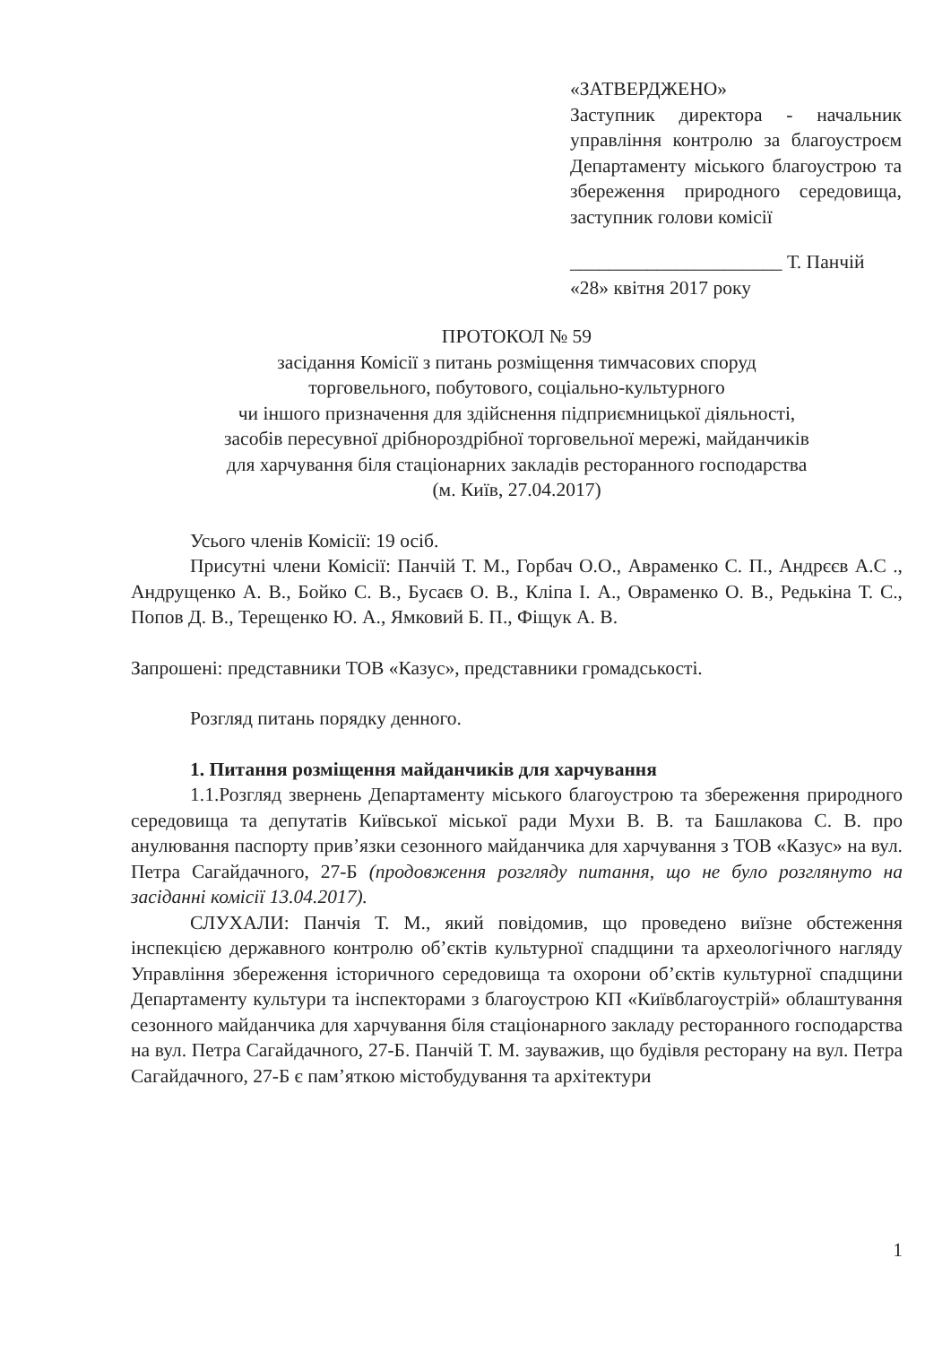«ЗАТВЕРДЖЕНО»
Заступник директора - начальник управління контролю за благоустроєм Департаменту міського благоустрою та збереження природного середовища, заступник голови комісії
______________________ Т. Панчій
«28» квітня 2017 року
ПРОТОКОЛ № 59
засідання Комісії з питань розміщення тимчасових споруд
торговельного, побутового, соціально-культурного
чи іншого призначення для здійснення підприємницької діяльності,
засобів пересувної дрібнороздрібної торговельної мережі, майданчиків
для харчування біля стаціонарних закладів ресторанного господарства
(м. Київ, 27.04.2017)
Усього членів Комісії: 19 осіб.
Присутні члени Комісії: Панчій Т. М., Горбач О.О., Авраменко С. П., Андрєєв А.С ., Андрущенко А. В., Бойко С. В., Бусаєв О. В., Кліпа І. А., Овраменко О. В., Редькіна Т. С., Попов Д. В., Терещенко Ю. А., Ямковий Б. П., Фіщук А. В.
Запрошені: представники ТОВ «Казус», представники громадськості.
Розгляд питань порядку денного.
1. Питання розміщення майданчиків для харчування
1.1.Розгляд звернень Департаменту міського благоустрою та збереження природного середовища та депутатів Київської міської ради Мухи В. В. та Башлакова С. В. про анулювання паспорту прив’язки сезонного майданчика для харчування з ТОВ «Казус» на вул. Петра Сагайдачного, 27-Б (продовження розгляду питання, що не було розглянуто на засіданні комісії 13.04.2017).
СЛУХАЛИ: Панчія Т. М., який повідомив, що проведено виїзне обстеження інспекцією державного контролю об’єктів культурної спадщини та археологічного нагляду Управління збереження історичного середовища та охорони об’єктів культурної спадщини Департаменту культури та інспекторами з благоустрою КП «Київблагоустрій» облаштування сезонного майданчика для харчування біля стаціонарного закладу ресторанного господарства на вул. Петра Сагайдачного, 27-Б. Панчій Т. М. зауважив, що будівля ресторану на вул. Петра Сагайдачного, 27-Б є пам’яткою містобудування та архітектури
1